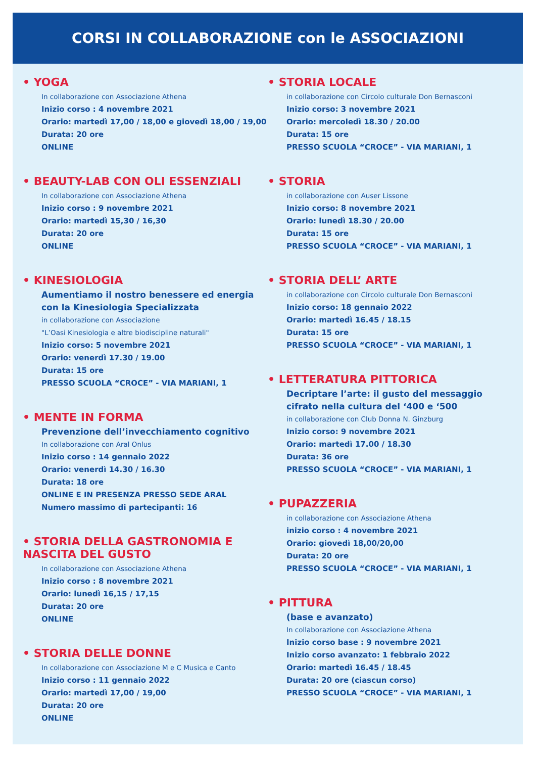CORSI IN COLLABORAZIONE con le ASSOCIAZIONI
• YOGA
In collaborazione con Associazione Athena
Inizio corso : 4 novembre 2021
Orario: martedì 17,00 / 18,00 e giovedì 18,00 / 19,00
Durata: 20 ore
ONLINE
• BEAUTY-LAB CON OLI ESSENZIALI
In collaborazione con Associazione Athena
Inizio corso : 9 novembre 2021
Orario: martedì 15,30 / 16,30
Durata: 20 ore
ONLINE
• KINESIOLOGIA
Aumentiamo il nostro benessere ed energia con la Kinesiologia Specializzata
in collaborazione con Associazione
"L’Oasi Kinesiologia e altre biodiscipline naturali"
Inizio corso: 5 novembre 2021
Orario: venerdì 17.30 / 19.00
Durata: 15 ore
PRESSO SCUOLA “CROCE” - VIA MARIANI, 1
• MENTE IN FORMA
Prevenzione dell’invecchiamento cognitivo
In collaborazione con Aral Onlus
Inizio corso : 14 gennaio 2022
Orario: venerdì 14.30 / 16.30
Durata: 18 ore
ONLINE E IN PRESENZA PRESSO SEDE ARAL
Numero massimo di partecipanti: 16
• STORIA DELLA GASTRONOMIA E NASCITA DEL GUSTO
In collaborazione con Associazione Athena
Inizio corso : 8 novembre 2021
Orario: lunedì 16,15 / 17,15
Durata: 20 ore
ONLINE
• STORIA DELLE DONNE
In collaborazione con Associazione M e C Musica e Canto
Inizio corso : 11 gennaio 2022
Orario: martedì 17,00 / 19,00
Durata: 20 ore
ONLINE
• STORIA LOCALE
in collaborazione con Circolo culturale Don Bernasconi
Inizio corso: 3 novembre 2021
Orario: mercoledì 18.30 / 20.00
Durata: 15 ore
PRESSO SCUOLA “CROCE” - VIA MARIANI, 1
• STORIA
in collaborazione con Auser Lissone
Inizio corso: 8 novembre 2021
Orario: lunedì 18.30 / 20.00
Durata: 15 ore
PRESSO SCUOLA “CROCE” - VIA MARIANI, 1
• STORIA DELL’ ARTE
in collaborazione con Circolo culturale Don Bernasconi
Inizio corso: 18 gennaio 2022
Orario: martedì 16.45 / 18.15
Durata: 15 ore
PRESSO SCUOLA “CROCE” - VIA MARIANI, 1
• LETTERATURA PITTORICA
Decriptare l’arte: il gusto del messaggio cifrato nella cultura del ‘400 e ‘500
in collaborazione con Club Donna N. Ginzburg
Inizio corso: 9 novembre 2021
Orario: martedì 17.00 / 18.30
Durata: 36 ore
PRESSO SCUOLA “CROCE” - VIA MARIANI, 1
• PUPAZZERIA
in collaborazione con Associazione Athena
inizio corso : 4 novembre 2021
Orario: giovedì 18,00/20,00
Durata: 20 ore
PRESSO SCUOLA “CROCE” - VIA MARIANI, 1
• PITTURA
(base e avanzato)
In collaborazione con Associazione Athena
Inizio corso base : 9 novembre 2021
Inizio corso avanzato: 1 febbraio 2022
Orario: martedì 16.45 / 18.45
Durata: 20 ore (ciascun corso)
PRESSO SCUOLA “CROCE” - VIA MARIANI, 1